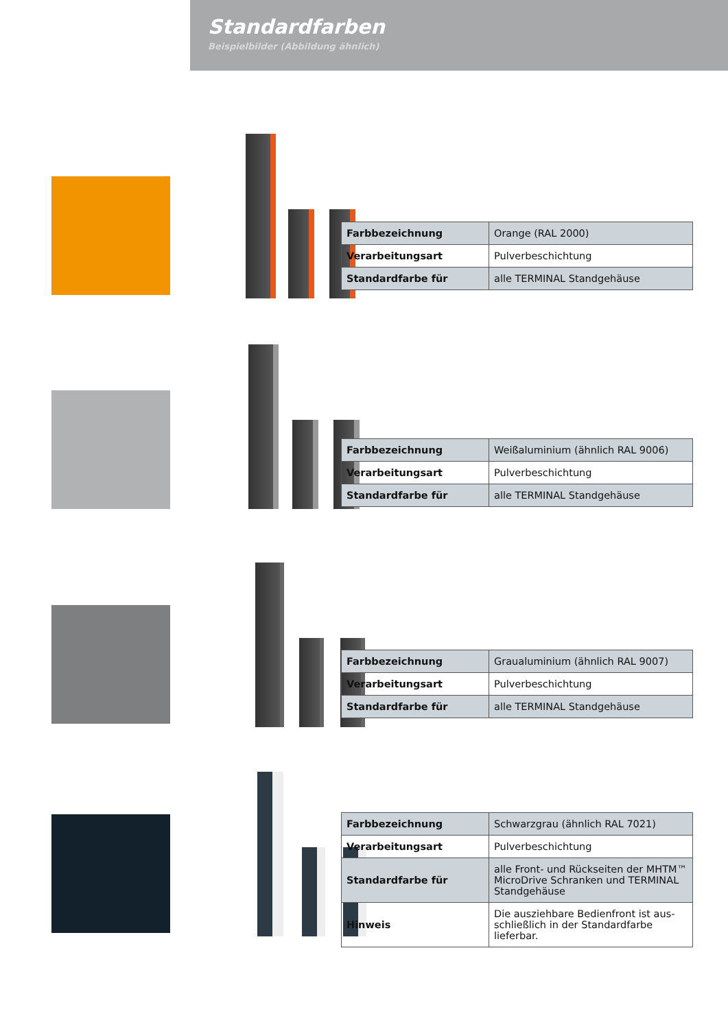Standardfarben
Beispielbilder (Abbildung ähnlich)
| Farbbezeichnung | Orange (RAL 2000) |
| Verarbeitungsart | Pulverbeschichtung |
| Standardfarbe für | alle TERMINAL Standgehäuse |
| Farbbezeichnung | Weißaluminium (ähnlich RAL 9006) |
| Verarbeitungsart | Pulverbeschichtung |
| Standardfarbe für | alle TERMINAL Standgehäuse |
| Farbbezeichnung | Graualuminium (ähnlich RAL 9007) |
| Verarbeitungsart | Pulverbeschichtung |
| Standardfarbe für | alle TERMINAL Standgehäuse |
| Farbbezeichnung | Schwarzgrau (ähnlich RAL 7021) |
| Verarbeitungsart | Pulverbeschichtung |
| Standardfarbe für | alle Front- und Rückseiten der MHTM™ MicroDrive Schranken und TERMINAL Standgehäuse |
| Hinweis | Die ausziehbare Bedienfront ist aus-schließlich in der Standardfarbe lieferbar. |